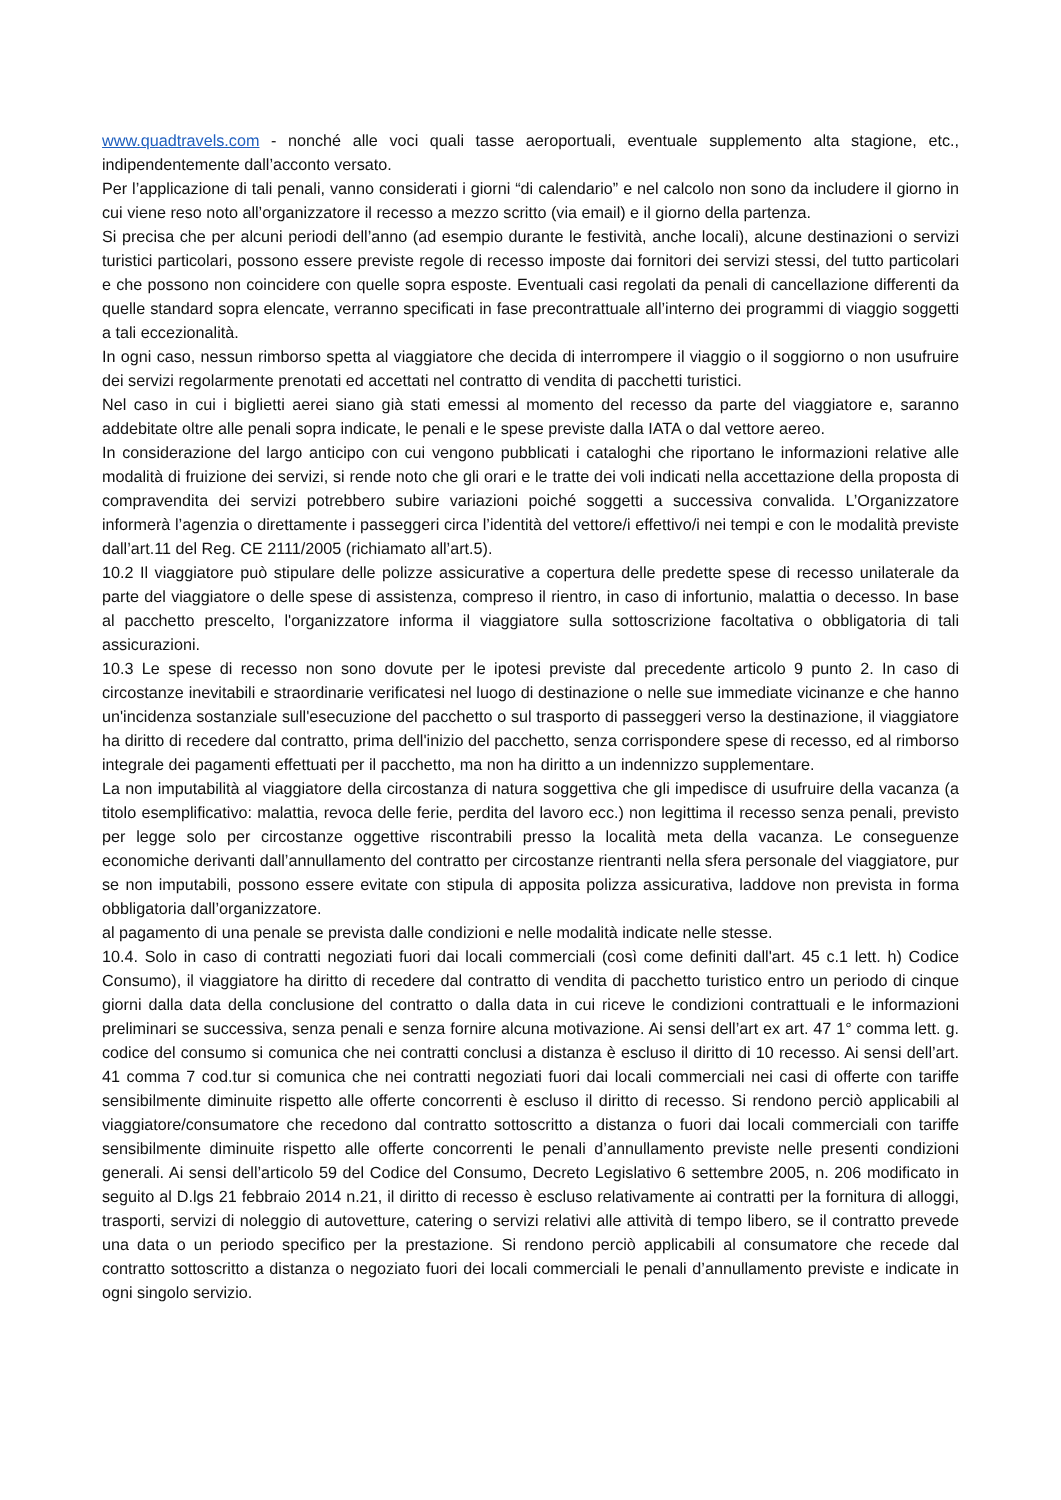www.quadtravels.com - nonché alle voci quali tasse aeroportuali, eventuale supplemento alta stagione, etc., indipendentemente dall’acconto versato.
Per l’applicazione di tali penali, vanno considerati i giorni “di calendario” e nel calcolo non sono da includere il giorno in cui viene reso noto all’organizzatore il recesso a mezzo scritto (via email) e il giorno della partenza.
Si precisa che per alcuni periodi dell’anno (ad esempio durante le festività, anche locali), alcune destinazioni o servizi turistici particolari, possono essere previste regole di recesso imposte dai fornitori dei servizi stessi, del tutto particolari e che possono non coincidere con quelle sopra esposte. Eventuali casi regolati da penali di cancellazione differenti da quelle standard sopra elencate, verranno specificati in fase precontrattuale all’interno dei programmi di viaggio soggetti a tali eccezionalità.
In ogni caso, nessun rimborso spetta al viaggiatore che decida di interrompere il viaggio o il soggiorno o non usufruire dei servizi regolarmente prenotati ed accettati nel contratto di vendita di pacchetti turistici.
Nel caso in cui i biglietti aerei siano già stati emessi al momento del recesso da parte del viaggiatore e, saranno addebitate oltre alle penali sopra indicate, le penali e le spese previste dalla IATA o dal vettore aereo.
In considerazione del largo anticipo con cui vengono pubblicati i cataloghi che riportano le informazioni relative alle modalità di fruizione dei servizi, si rende noto che gli orari e le tratte dei voli indicati nella accettazione della proposta di compravendita dei servizi potrebbero subire variazioni poiché soggetti a successiva convalida. L’Organizzatore informerà l’agenzia o direttamente i passeggeri circa l’identità del vettore/i effettivo/i nei tempi e con le modalità previste dall’art.11 del Reg. CE 2111/2005 (richiamato all’art.5).
10.2 Il viaggiatore può stipulare delle polizze assicurative a copertura delle predette spese di recesso unilaterale da parte del viaggiatore o delle spese di assistenza, compreso il rientro, in caso di infortunio, malattia o decesso. In base al pacchetto prescelto, l'organizzatore informa il viaggiatore sulla sottoscrizione facoltativa o obbligatoria di tali assicurazioni.
10.3 Le spese di recesso non sono dovute per le ipotesi previste dal precedente articolo 9 punto 2. In caso di circostanze inevitabili e straordinarie verificatesi nel luogo di destinazione o nelle sue immediate vicinanze e che hanno un'incidenza sostanziale sull'esecuzione del pacchetto o sul trasporto di passeggeri verso la destinazione, il viaggiatore ha diritto di recedere dal contratto, prima dell'inizio del pacchetto, senza corrispondere spese di recesso, ed al rimborso integrale dei pagamenti effettuati per il pacchetto, ma non ha diritto a un indennizzo supplementare.
La non imputabilità al viaggiatore della circostanza di natura soggettiva che gli impedisce di usufruire della vacanza (a titolo esemplificativo: malattia, revoca delle ferie, perdita del lavoro ecc.) non legittima il recesso senza penali, previsto per legge solo per circostanze oggettive riscontrabili presso la località meta della vacanza. Le conseguenze economiche derivanti dall’annullamento del contratto per circostanze rientranti nella sfera personale del viaggiatore, pur se non imputabili, possono essere evitate con stipula di apposita polizza assicurativa, laddove non prevista in forma obbligatoria dall’organizzatore.
al pagamento di una penale se prevista dalle condizioni e nelle modalità indicate nelle stesse.
10.4. Solo in caso di contratti negoziati fuori dai locali commerciali (così come definiti dall'art. 45 c.1 lett. h) Codice Consumo), il viaggiatore ha diritto di recedere dal contratto di vendita di pacchetto turistico entro un periodo di cinque giorni dalla data della conclusione del contratto o dalla data in cui riceve le condizioni contrattuali e le informazioni preliminari se successiva, senza penali e senza fornire alcuna motivazione. Ai sensi dell’art ex art. 47 1° comma lett. g. codice del consumo si comunica che nei contratti conclusi a distanza è escluso il diritto di 10 recesso. Ai sensi dell’art. 41 comma 7 cod.tur si comunica che nei contratti negoziati fuori dai locali commerciali nei casi di offerte con tariffe sensibilmente diminuite rispetto alle offerte concorrenti è escluso il diritto di recesso. Si rendono perciò applicabili al viaggiatore/consumatore che recedono dal contratto sottoscritto a distanza o fuori dai locali commerciali con tariffe sensibilmente diminuite rispetto alle offerte concorrenti le penali d’annullamento previste nelle presenti condizioni generali. Ai sensi dell’articolo 59 del Codice del Consumo, Decreto Legislativo 6 settembre 2005, n. 206 modificato in seguito al D.lgs 21 febbraio 2014 n.21, il diritto di recesso è escluso relativamente ai contratti per la fornitura di alloggi, trasporti, servizi di noleggio di autovetture, catering o servizi relativi alle attività di tempo libero, se il contratto prevede una data o un periodo specifico per la prestazione. Si rendono perciò applicabili al consumatore che recede dal contratto sottoscritto a distanza o negoziato fuori dei locali commerciali le penali d’annullamento previste e indicate in ogni singolo servizio.